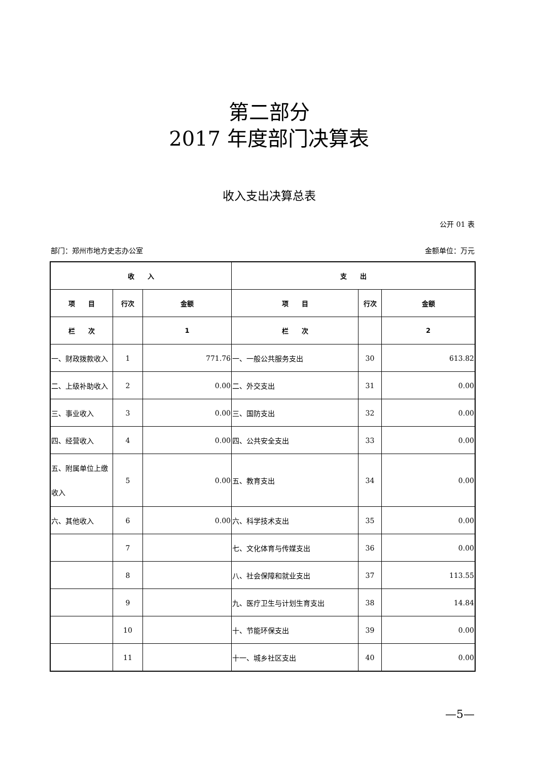第二部分
2017 年度部门决算表
收入支出决算总表
公开 01 表
部门：郑州市地方史志办公室 金额单位：万元
| 收 入 | | | 支 出 | | |
| --- | --- | --- | --- | --- | --- |
| 项 目 | 行次 | 金额 | 项 目 | 行次 | 金额 |
| 栏 次 | | 1 | 栏 次 | | 2 |
| 一、财政拨款收入 | 1 | 771.76 | 一、一般公共服务支出 | 30 | 613.82 |
| 二、上级补助收入 | 2 | 0.00 | 二、外交支出 | 31 | 0.00 |
| 三、事业收入 | 3 | 0.00 | 三、国防支出 | 32 | 0.00 |
| 四、经营收入 | 4 | 0.00 | 四、公共安全支出 | 33 | 0.00 |
| 五、附属单位上缴收入 | 5 | 0.00 | 五、教育支出 | 34 | 0.00 |
| 六、其他收入 | 6 | 0.00 | 六、科学技术支出 | 35 | 0.00 |
| | 7 | | 七、文化体育与传媒支出 | 36 | 0.00 |
| | 8 | | 八、社会保障和就业支出 | 37 | 113.55 |
| | 9 | | 九、医疗卫生与计划生育支出 | 38 | 14.84 |
| | 10 | | 十、节能环保支出 | 39 | 0.00 |
| | 11 | | 十一、城乡社区支出 | 40 | 0.00 |
—5—